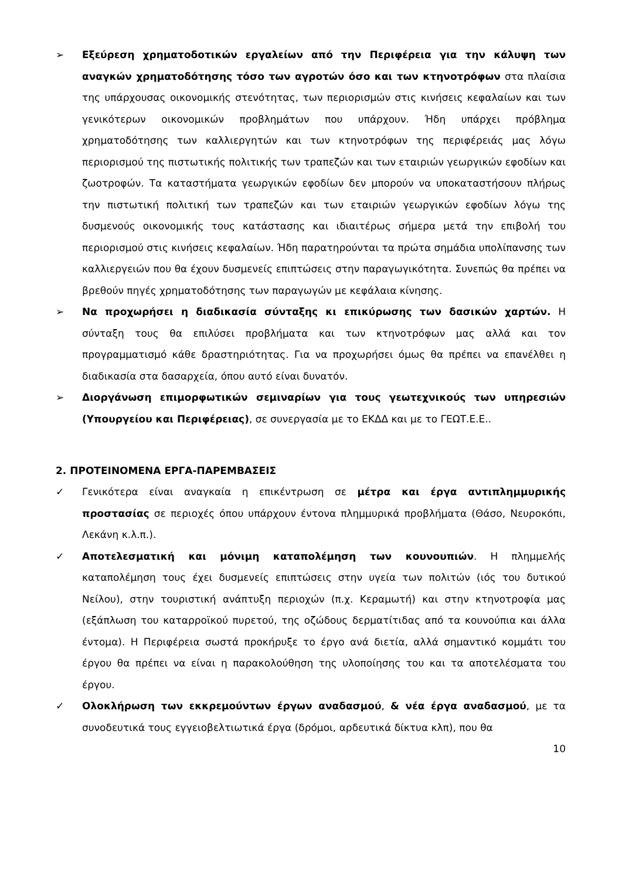➢ Εξεύρεση χρηματοδοτικών εργαλείων από την Περιφέρεια για την κάλυψη των αναγκών χρηματοδότησης τόσο των αγροτών όσο και των κτηνοτρόφων στα πλαίσια της υπάρχουσας οικονομικής στενότητας, των περιορισμών στις κινήσεις κεφαλαίων και των γενικότερων οικονομικών προβλημάτων που υπάρχουν. Ήδη υπάρχει πρόβλημα χρηματοδότησης των καλλιεργητών και των κτηνοτρόφων της περιφέρειάς μας λόγω περιορισμού της πιστωτικής πολιτικής των τραπεζών και των εταιριών γεωργικών εφοδίων και ζωοτροφών. Τα καταστήματα γεωργικών εφοδίων δεν μπορούν να υποκαταστήσουν πλήρως την πιστωτική πολιτική των τραπεζών και των εταιριών γεωργικών εφοδίων λόγω της δυσμενούς οικονομικής τους κατάστασης και ιδιαιτέρως σήμερα μετά την επιβολή του περιορισμού στις κινήσεις κεφαλαίων. Ήδη παρατηρούνται τα πρώτα σημάδια υπολίπανσης των καλλιεργειών που θα έχουν δυσμενείς επιπτώσεις στην παραγωγικότητα. Συνεπώς θα πρέπει να βρεθούν πηγές χρηματοδότησης των παραγωγών με κεφάλαια κίνησης.
➢ Να προχωρήσει η διαδικασία σύνταξης κι επικύρωσης των δασικών χαρτών. Η σύνταξη τους θα επιλύσει προβλήματα και των κτηνοτρόφων μας αλλά και τον προγραμματισμό κάθε δραστηριότητας. Για να προχωρήσει όμως θα πρέπει να επανέλθει η διαδικασία στα δασαρχεία, όπου αυτό είναι δυνατόν.
➢ Διοργάνωση επιμορφωτικών σεμιναρίων για τους γεωτεχνικούς των υπηρεσιών (Υπουργείου και Περιφέρειας), σε συνεργασία με το ΕΚΔΔ και με το ΓΕΩΤ.Ε.Ε..
2. ΠΡΟΤΕΙΝΟΜΕΝΑ ΕΡΓΑ-ΠΑΡΕΜΒΑΣΕΙΣ
✓ Γενικότερα είναι αναγκαία η επικέντρωση σε μέτρα και έργα αντιπλημμυρικής προστασίας σε περιοχές όπου υπάρχουν έντονα πλημμυρικά προβλήματα (Θάσο, Νευροκόπι, Λεκάνη κ.λ.π.).
✓ Αποτελεσματική και μόνιμη καταπολέμηση των κουνουπιών. Η πλημμελής καταπολέμηση τους έχει δυσμενείς επιπτώσεις στην υγεία των πολιτών (ιός του δυτικού Νείλου), στην τουριστική ανάπτυξη περιοχών (π.χ. Κεραμωτή) και στην κτηνοτροφία μας (εξάπλωση του καταρροϊκού πυρετού, της οζώδους δερματίτιδας από τα κουνούπια και άλλα έντομα). Η Περιφέρεια σωστά προκήρυξε το έργο ανά διετία, αλλά σημαντικό κομμάτι του έργου θα πρέπει να είναι η παρακολούθηση της υλοποίησης του και τα αποτελέσματα του έργου.
✓ Ολοκλήρωση των εκκρεμούντων έργων αναδασμού, & νέα έργα αναδασμού, με τα συνοδευτικά τους εγγειοβελτιωτικά έργα (δρόμοι, αρδευτικά δίκτυα κλπ), που θα
10